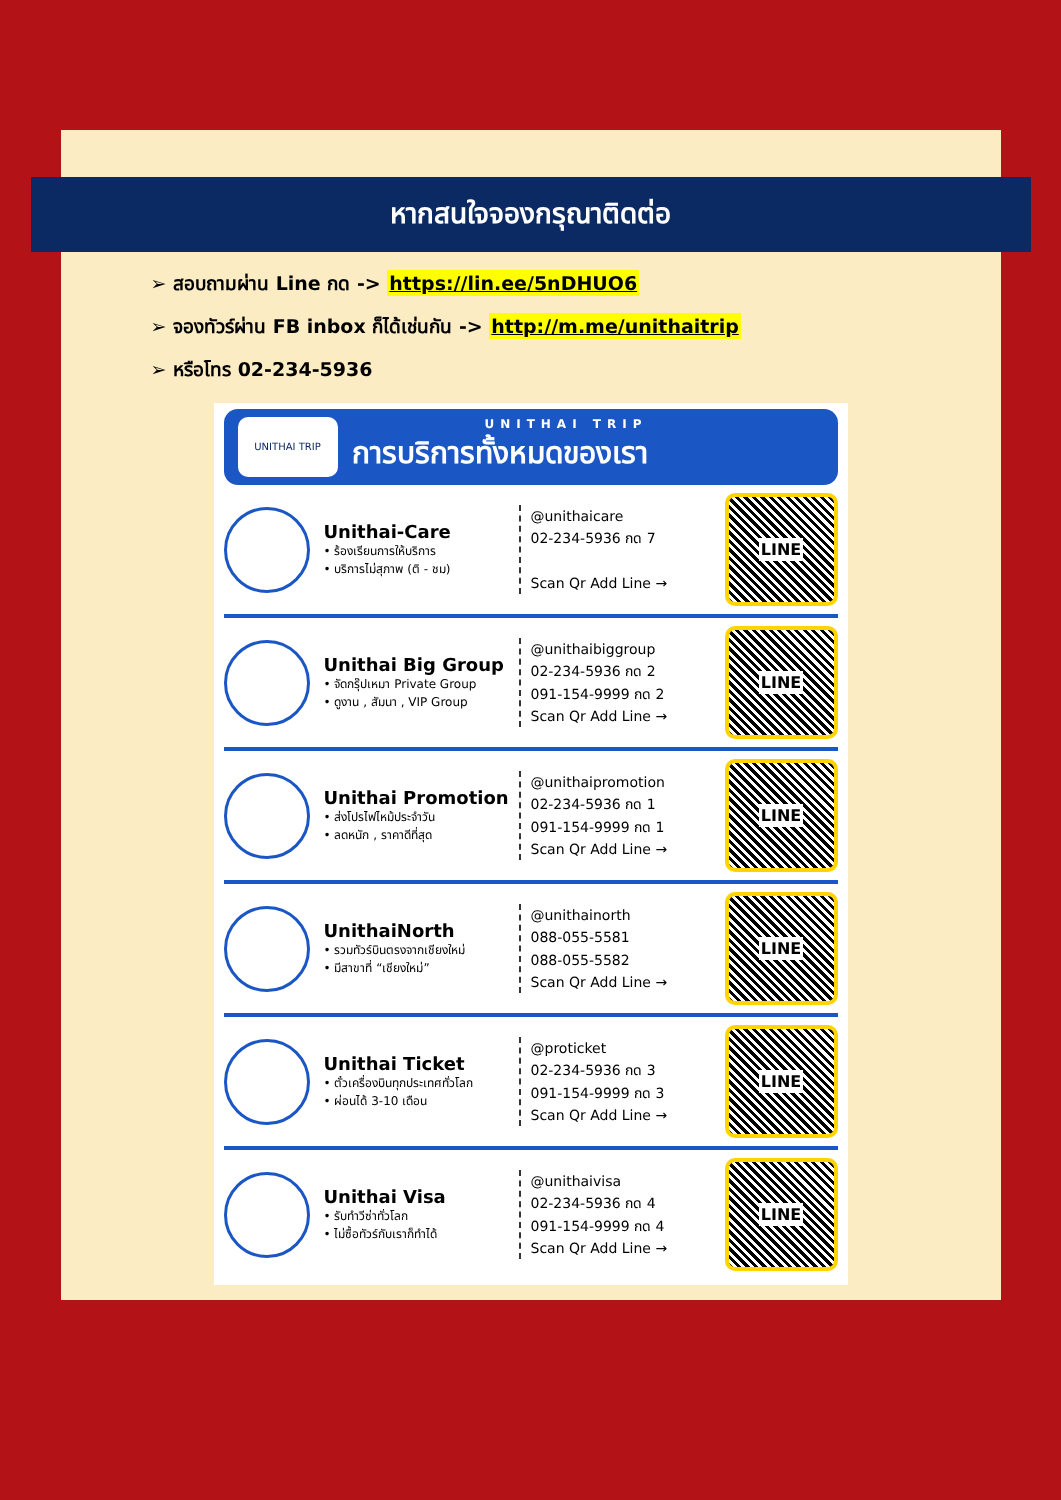หากสนใจจองกรุณาติดต่อ
➢ สอบถามผ่าน Line กด -> https://lin.ee/5nDHUO6
➢ จองทัวร์ผ่าน FB inbox ก็ได้เช่นกัน -> http://m.me/unithaitrip
➢ หรือโทร 02-234-5936
UNITHAI TRIP
UNITHAI TRIP
การบริการทั้งหมดของเรา
Unithai-Care
• ร้องเรียนการให้บริการ
• บริการไม่สุภาพ (ติ - ชม)
@unithaicare
02-234-5936 กด 7
Scan Qr Add Line →
LINE
Unithai Big Group
• จัดกรุ๊ปเหมา Private Group
• ดูงาน , สัมนา , VIP Group
@unithaibiggroup
02-234-5936 กด 2
091-154-9999 กด 2
Scan Qr Add Line →
LINE
Unithai Promotion
• ส่งโปรไฟไหม้ประจำวัน
• ลดหนัก , ราคาดีที่สุด
@unithaipromotion
02-234-5936 กด 1
091-154-9999 กด 1
Scan Qr Add Line →
LINE
UnithaiNorth
• รวมทัวร์บินตรงจากเชียงใหม่
• มีสาขาที่ “เชียงใหม่”
@unithainorth
088-055-5581
088-055-5582
Scan Qr Add Line →
LINE
Unithai Ticket
• ตั๋วเครื่องบินทุกประเทศทั่วโลก
• ผ่อนได้ 3-10 เดือน
@proticket
02-234-5936 กด 3
091-154-9999 กด 3
Scan Qr Add Line →
LINE
Unithai Visa
• รับทำวีซ่าทั่วโลก
• ไม่ซื้อทัวร์กับเราก็ทำได้
@unithaivisa
02-234-5936 กด 4
091-154-9999 กด 4
Scan Qr Add Line →
LINE